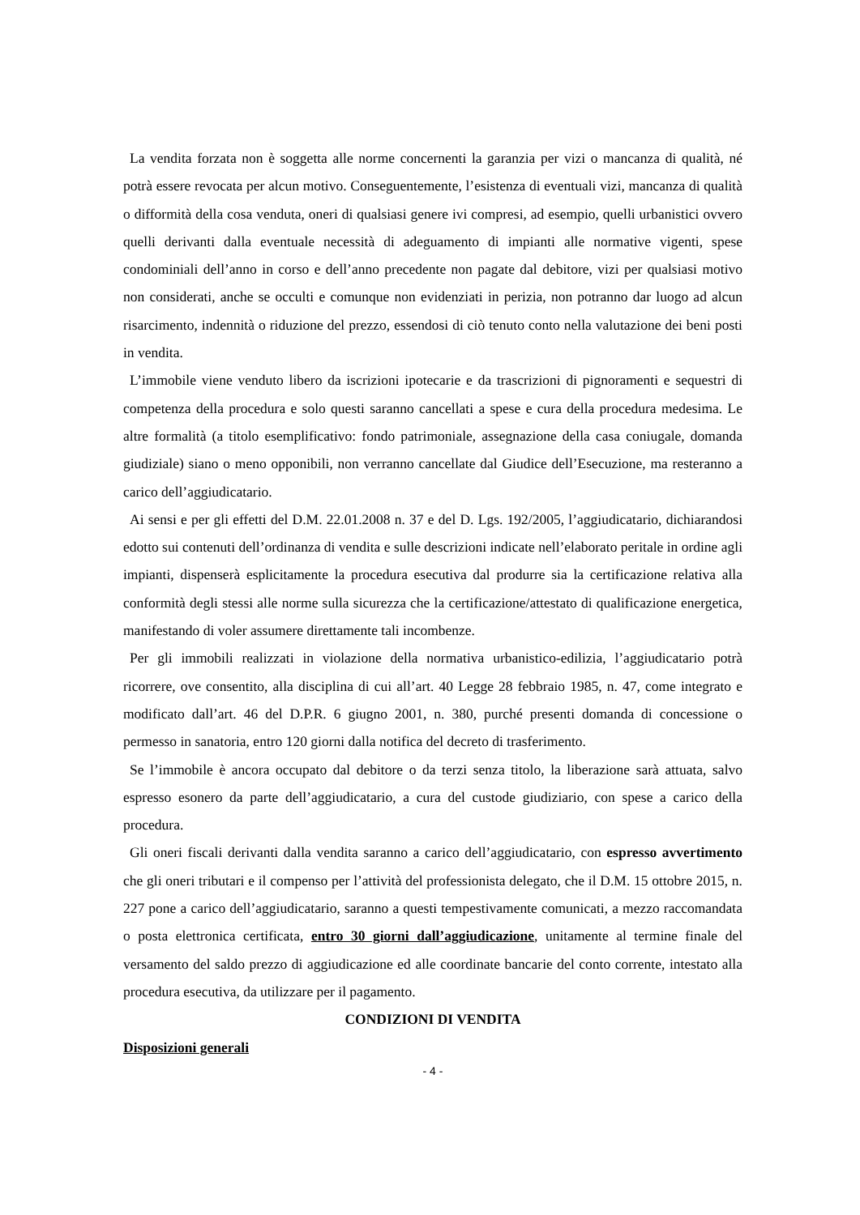La vendita forzata non è soggetta alle norme concernenti la garanzia per vizi o mancanza di qualità, né potrà essere revocata per alcun motivo. Conseguentemente, l’esistenza di eventuali vizi, mancanza di qualità o difformità della cosa venduta, oneri di qualsiasi genere ivi compresi, ad esempio, quelli urbanistici ovvero quelli derivanti dalla eventuale necessità di adeguamento di impianti alle normative vigenti, spese condominiali dell’anno in corso e dell’anno precedente non pagate dal debitore, vizi per qualsiasi motivo non considerati, anche se occulti e comunque non evidenziati in perizia, non potranno dar luogo ad alcun risarcimento, indennità o riduzione del prezzo, essendosi di ciò tenuto conto nella valutazione dei beni posti in vendita.
L’immobile viene venduto libero da iscrizioni ipotecarie e da trascrizioni di pignoramenti e sequestri di competenza della procedura e solo questi saranno cancellati a spese e cura della procedura medesima. Le altre formalità (a titolo esemplificativo: fondo patrimoniale, assegnazione della casa coniugale, domanda giudiziale) siano o meno opponibili, non verranno cancellate dal Giudice dell’Esecuzione, ma resteranno a carico dell’aggiudicatario.
Ai sensi e per gli effetti del D.M. 22.01.2008 n. 37 e del D. Lgs. 192/2005, l’aggiudicatario, dichiarandosi edotto sui contenuti dell’ordinanza di vendita e sulle descrizioni indicate nell’elaborato peritale in ordine agli impianti, dispenserà esplicitamente la procedura esecutiva dal produrre sia la certificazione relativa alla conformità degli stessi alle norme sulla sicurezza che la certificazione/attestato di qualificazione energetica, manifestando di voler assumere direttamente tali incombenze.
Per gli immobili realizzati in violazione della normativa urbanistico-edilizia, l’aggiudicatario potrà ricorrere, ove consentito, alla disciplina di cui all’art. 40 Legge 28 febbraio 1985, n. 47, come integrato e modificato dall’art. 46 del D.P.R. 6 giugno 2001, n. 380, purché presenti domanda di concessione o permesso in sanatoria, entro 120 giorni dalla notifica del decreto di trasferimento.
Se l’immobile è ancora occupato dal debitore o da terzi senza titolo, la liberazione sarà attuata, salvo espresso esonero da parte dell’aggiudicatario, a cura del custode giudiziario, con spese a carico della procedura.
Gli oneri fiscali derivanti dalla vendita saranno a carico dell’aggiudicatario, con espresso avvertimento che gli oneri tributari e il compenso per l’attività del professionista delegato, che il D.M. 15 ottobre 2015, n. 227 pone a carico dell’aggiudicatario, saranno a questi tempestivamente comunicati, a mezzo raccomandata o posta elettronica certificata, entro 30 giorni dall’aggiudicazione, unitamente al termine finale del versamento del saldo prezzo di aggiudicazione ed alle coordinate bancarie del conto corrente, intestato alla procedura esecutiva, da utilizzare per il pagamento.
CONDIZIONI DI VENDITA
Disposizioni generali
- 4 -